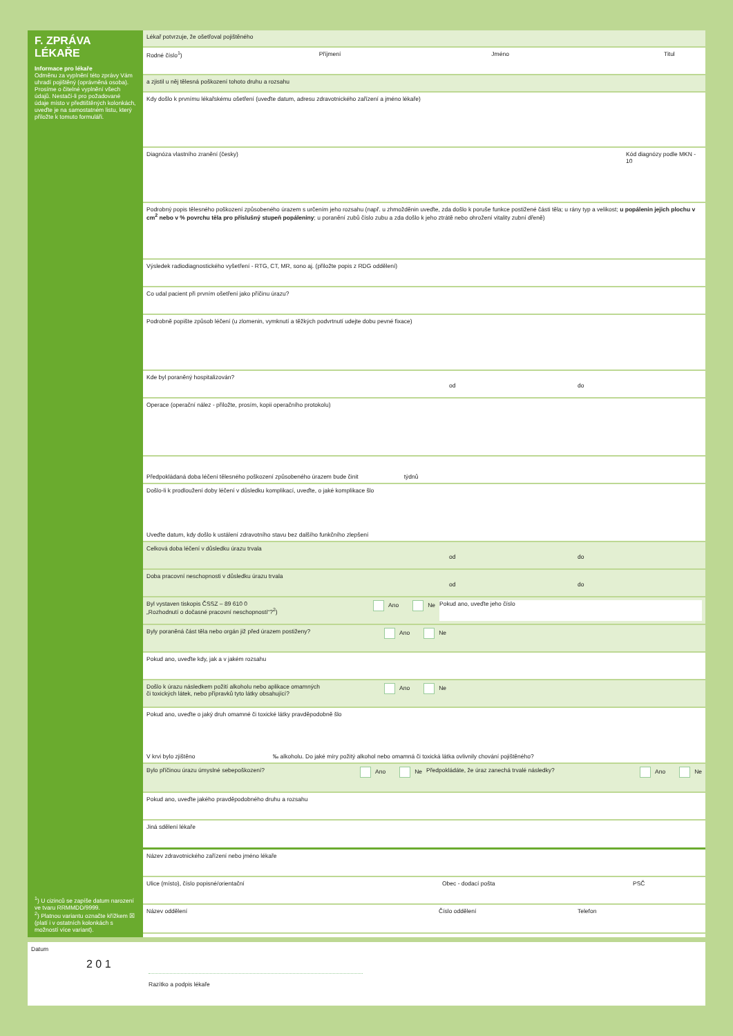F. ZPRÁVA LÉKAŘE
Informace pro lékaře
Odměnu za vyplnění této zprávy Vám uhradí pojištěný (oprávněná osoba). Prosíme o čitelné vyplnění všech údajů. Nestačí-li pro požadované údaje místo v předtištěných kolonkách, uveďte je na samostatném listu, který přiložte k tomuto formuláři.
<sup>1</sup>) U cizinců se zapíše datum narození ve tvaru RRMMDD/9999.
<sup>2</sup>) Platnou variantu označte křížkem ☒ (platí i v ostatních kolonkách s možností více variant).
Lékař potvrzuje, že ošetřoval pojištěného
Rodné číslo<sup>1</sup>) Příjmení Jméno Titul
a zjistil u něj tělesná poškození tohoto druhu a rozsahu
Kdy došlo k prvnímu lékařskému ošetření (uveďte datum, adresu zdravotnického zařízení a jméno lékaře)
Diagnóza vlastního zranění (česky)
Kód diagnózy podle MKN - 10
Podrobný popis tělesného poškození způsobeného úrazem s určením jeho rozsahu (např. u zhmožděnin uveďte, zda došlo k poruše funkce postižené části těla; u rány typ a velikost; u popálenin jejich plochu v cm<sup>2</sup> nebo v % povrchu těla pro příslušný stupeň popáleniny; u poranění zubů číslo zubu a zda došlo k jeho ztrátě nebo ohrožení vitality zubní dřeně)
Výsledek radiodiagnostického vyšetření - RTG, CT, MR, sono aj. (přiložte popis z RDG oddělení)
Co udal pacient při prvním ošetření jako příčinu úrazu?
Podrobně popište způsob léčení (u zlomenin, vymknutí a těžkých podvrtnutí udejte dobu pevné fixace)
Kde byl poraněný hospitalizován?
od do
Operace (operační nález - přiložte, prosím, kopii operačního protokolu)
Předpokládaná doba léčení tělesného poškození způsobeného úrazem bude činit týdnů
Došlo-li k prodloužení doby léčení v důsledku komplikací, uveďte, o jaké komplikace šlo
Uveďte datum, kdy došlo k ustálení zdravotního stavu bez dalšího funkčního zlepšení
Celková doba léčení v důsledku úrazu trvala
od do
Doba pracovní neschopnosti v důsledku úrazu trvala
od do
Byl vystaven tiskopis ČSSZ – 89 610 0
„Rozhodnutí o dočasné pracovní neschopnosti“?<sup>2</sup>)
Ano Ne Pokud ano, uveďte jeho číslo
Byly poraněná část těla nebo orgán již před úrazem postiženy?
Ano Ne
Pokud ano, uveďte kdy, jak a v jakém rozsahu
Došlo k úrazu následkem požití alkoholu nebo aplikace omamných
či toxických látek, nebo přípravků tyto látky obsahující?
Ano Ne
Pokud ano, uveďte o jaký druh omamné či toxické látky pravděpodobně šlo
V krvi bylo zjištěno ‰ alkoholu. Do jaké míry požitý alkohol nebo omamná či toxická látka ovlivnily chování pojištěného?
Bylo příčinou úrazu úmyslné sebepoškození?
Ano Ne Předpokládáte, že úraz zanechá trvalé následky?
Ano Ne
Pokud ano, uveďte jakého pravděpodobného druhu a rozsahu
Jiná sdělení lékaře
Název zdravotnického zařízení nebo jméno lékaře
Ulice (místo), číslo popisné/orientační
Obec - dodací pošta PSČ
Název oddělení Číslo oddělení Telefon
Datum
2 0 1
Razítko a podpis lékaře